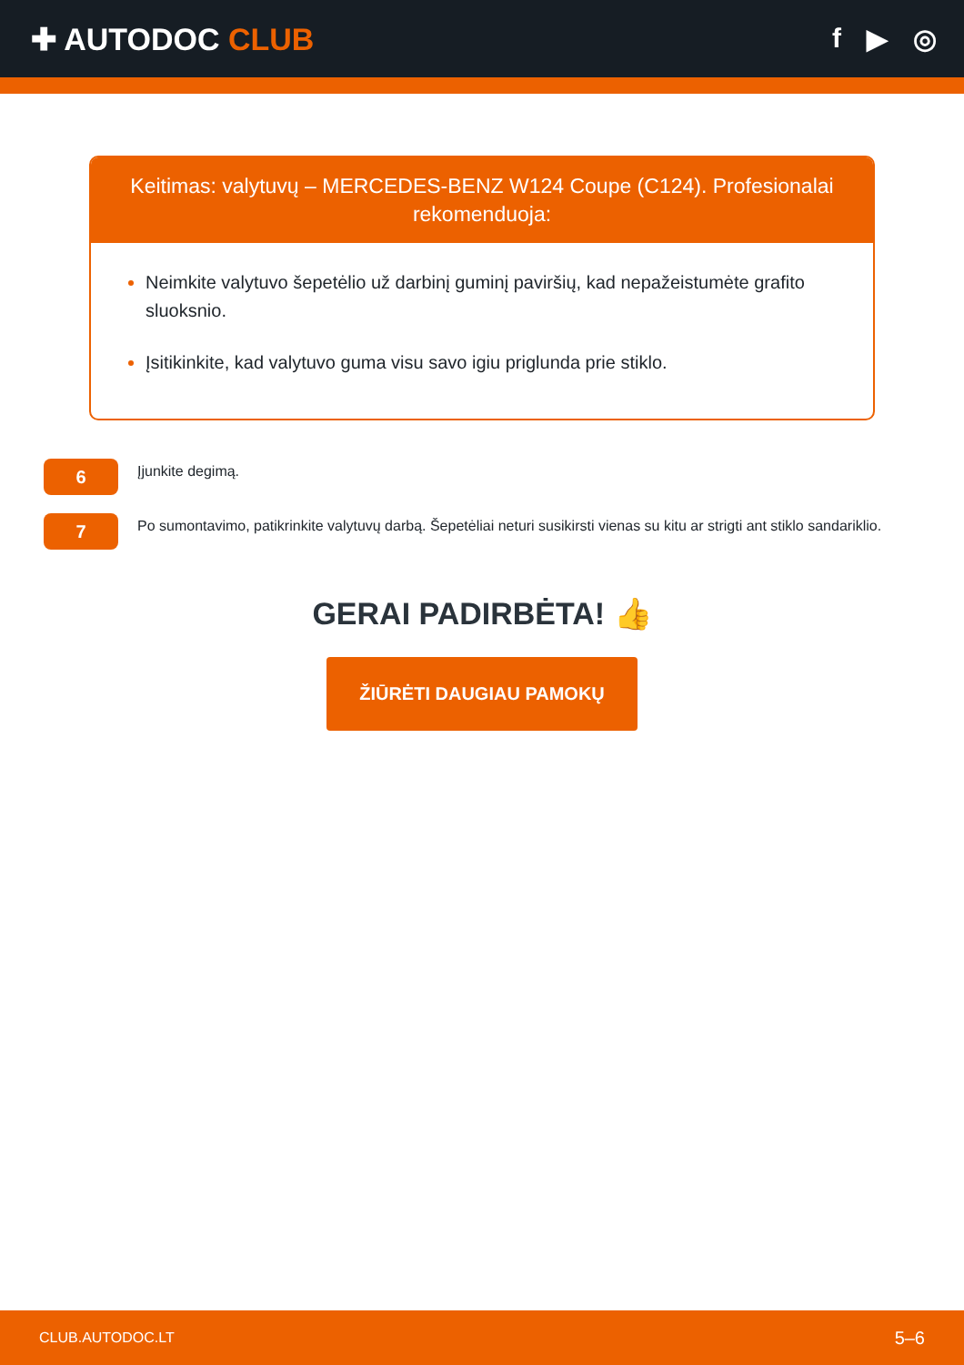✚ AUTODOC CLUB f ▶ ◎
Keitimas: valytuvų – MERCEDES-BENZ W124 Coupe (C124). Profesionalai rekomenduoja:
Neimkite valytuvo šepetėlio už darbinį guminį paviršių, kad nepažeistumėte grafito sluoksnio.
Įsitikinkite, kad valytuvo guma visu savo igiu priglunda prie stiklo.
6
Įjunkite degimą.
7
Po sumontavimo, patikrinkite valytuvų darbą. Šepetėliai neturi susikirsti vienas su kitu ar strigti ant stiklo sandariklio.
GERAI PADIRBĖTA! 👍
ŽIŪRĖTI DAUGIAU PAMOKŲ
CLUB.AUTODOC.LT 5–6